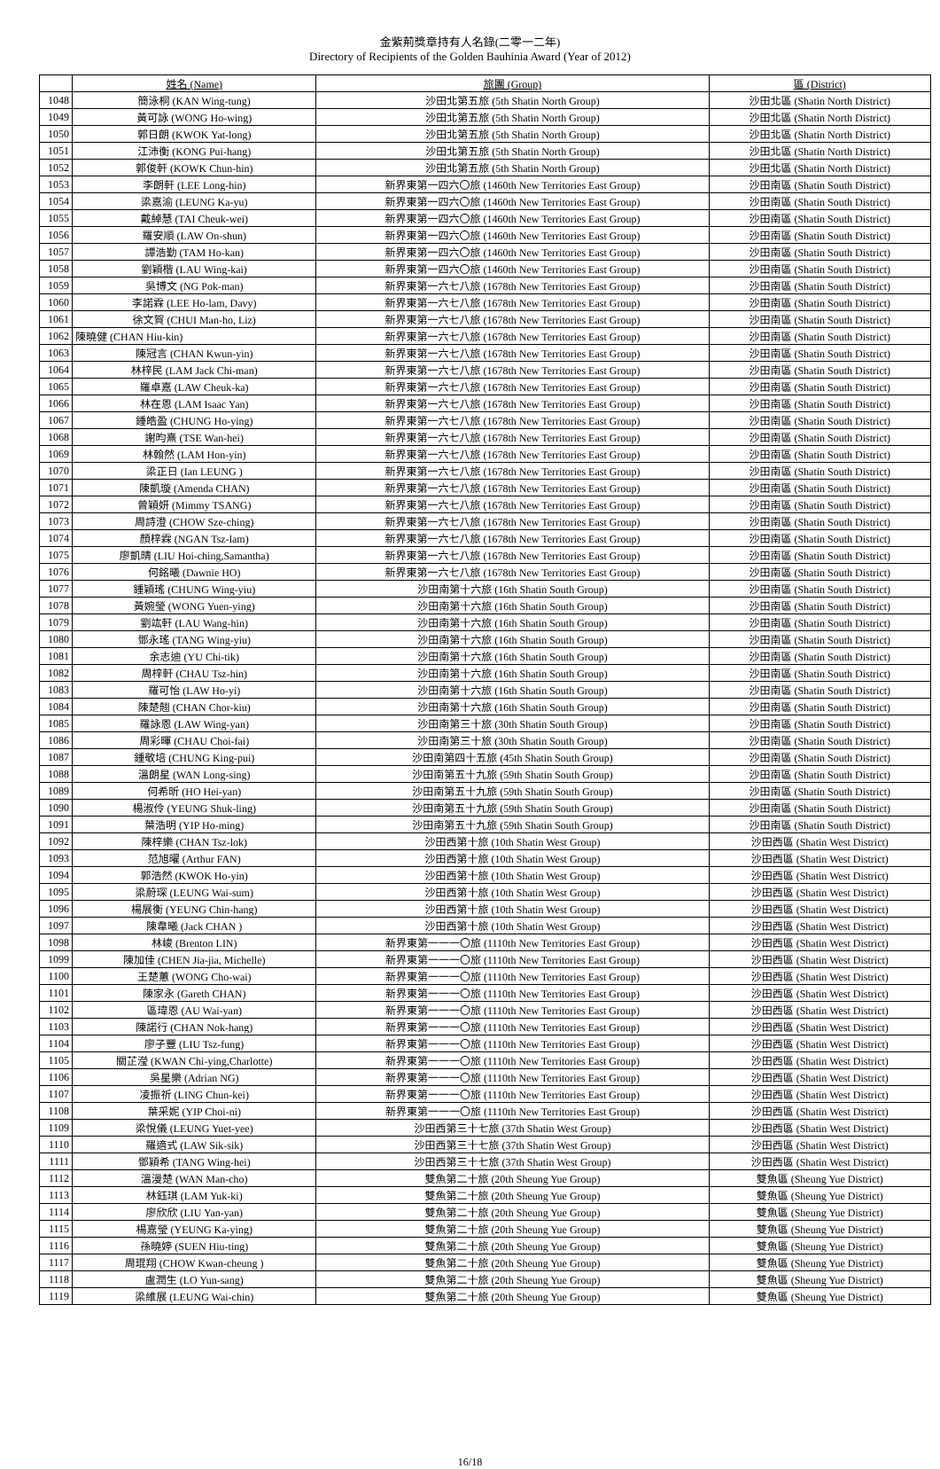金紫荊獎章持有人名錄(二零一二年)
Directory of Recipients of the Golden Bauhinia Award (Year of 2012)
| | 姓名 (Name) | 旅團 (Group) | 區 (District) |
| --- | --- | --- | --- |
| 1048 | 簡泳桐 (KAN Wing-tung) | 沙田北第五旅 (5th Shatin North Group) | 沙田北區 (Shatin North District) |
| 1049 | 黃可詠 (WONG Ho-wing) | 沙田北第五旅 (5th Shatin North Group) | 沙田北區 (Shatin North District) |
| 1050 | 郭日朗 (KWOK Yat-long) | 沙田北第五旅 (5th Shatin North Group) | 沙田北區 (Shatin North District) |
| 1051 | 江沛衡 (KONG Pui-hang) | 沙田北第五旅 (5th Shatin North Group) | 沙田北區 (Shatin North District) |
| 1052 | 郭俊軒 (KOWK Chun-hin) | 沙田北第五旅 (5th Shatin North Group) | 沙田北區 (Shatin North District) |
| 1053 | 李朗軒 (LEE Long-hin) | 新界東第一四六〇旅 (1460th New Territories East Group) | 沙田南區 (Shatin South District) |
| 1054 | 梁嘉渝 (LEUNG Ka-yu) | 新界東第一四六〇旅 (1460th New Territories East Group) | 沙田南區 (Shatin South District) |
| 1055 | 戴綽慧 (TAI Cheuk-wei) | 新界東第一四六〇旅 (1460th New Territories East Group) | 沙田南區 (Shatin South District) |
| 1056 | 羅安順 (LAW On-shun) | 新界東第一四六〇旅 (1460th New Territories East Group) | 沙田南區 (Shatin South District) |
| 1057 | 譚浩勤 (TAM Ho-kan) | 新界東第一四六〇旅 (1460th New Territories East Group) | 沙田南區 (Shatin South District) |
| 1058 | 劉穎楷 (LAU Wing-kai) | 新界東第一四六〇旅 (1460th New Territories East Group) | 沙田南區 (Shatin South District) |
| 1059 | 吳博文 (NG Pok-man) | 新界東第一六七八旅 (1678th New Territories East Group) | 沙田南區 (Shatin South District) |
| 1060 | 李諾霖 (LEE Ho-lam, Davy) | 新界東第一六七八旅 (1678th New Territories East Group) | 沙田南區 (Shatin South District) |
| 1061 | 徐文賀 (CHUI Man-ho, Liz) | 新界東第一六七八旅 (1678th New Territories East Group) | 沙田南區 (Shatin South District) |
| 1062 | 陳曉健 (CHAN Hiu-kin) | 新界東第一六七八旅 (1678th New Territories East Group) | 沙田南區 (Shatin South District) |
| 1063 | 陳冠言 (CHAN Kwun-yin) | 新界東第一六七八旅 (1678th New Territories East Group) | 沙田南區 (Shatin South District) |
| 1064 | 林梓民 (LAM Jack Chi-man) | 新界東第一六七八旅 (1678th New Territories East Group) | 沙田南區 (Shatin South District) |
| 1065 | 羅卓嘉 (LAW Cheuk-ka) | 新界東第一六七八旅 (1678th New Territories East Group) | 沙田南區 (Shatin South District) |
| 1066 | 林在恩 (LAM Isaac Yan) | 新界東第一六七八旅 (1678th New Territories East Group) | 沙田南區 (Shatin South District) |
| 1067 | 鍾皓盈 (CHUNG Ho-ying) | 新界東第一六七八旅 (1678th New Territories East Group) | 沙田南區 (Shatin South District) |
| 1068 | 謝昀熹 (TSE Wan-hei) | 新界東第一六七八旅 (1678th New Territories East Group) | 沙田南區 (Shatin South District) |
| 1069 | 林翰然 (LAM Hon-yin) | 新界東第一六七八旅 (1678th New Territories East Group) | 沙田南區 (Shatin South District) |
| 1070 | 梁正日 (Ian LEUNG ) | 新界東第一六七八旅 (1678th New Territories East Group) | 沙田南區 (Shatin South District) |
| 1071 | 陳凱璇 (Amenda CHAN) | 新界東第一六七八旅 (1678th New Territories East Group) | 沙田南區 (Shatin South District) |
| 1072 | 曾穎妍 (Mimmy TSANG) | 新界東第一六七八旅 (1678th New Territories East Group) | 沙田南區 (Shatin South District) |
| 1073 | 周詩澄 (CHOW Sze-ching) | 新界東第一六七八旅 (1678th New Territories East Group) | 沙田南區 (Shatin South District) |
| 1074 | 顏梓霖 (NGAN Tsz-lam) | 新界東第一六七八旅 (1678th New Territories East Group) | 沙田南區 (Shatin South District) |
| 1075 | 廖凱晴 (LIU Hoi-ching,Samantha) | 新界東第一六七八旅 (1678th New Territories East Group) | 沙田南區 (Shatin South District) |
| 1076 | 何銘曦 (Dawnie HO) | 新界東第一六七八旅 (1678th New Territories East Group) | 沙田南區 (Shatin South District) |
| 1077 | 鍾穎瑤 (CHUNG Wing-yiu) | 沙田南第十六旅 (16th Shatin South Group) | 沙田南區 (Shatin South District) |
| 1078 | 黃婉瑩 (WONG Yuen-ying) | 沙田南第十六旅 (16th Shatin South Group) | 沙田南區 (Shatin South District) |
| 1079 | 劉竑軒 (LAU Wang-hin) | 沙田南第十六旅 (16th Shatin South Group) | 沙田南區 (Shatin South District) |
| 1080 | 鄧永瑤 (TANG Wing-yiu) | 沙田南第十六旅 (16th Shatin South Group) | 沙田南區 (Shatin South District) |
| 1081 | 余志迪 (YU Chi-tik) | 沙田南第十六旅 (16th Shatin South Group) | 沙田南區 (Shatin South District) |
| 1082 | 周梓軒 (CHAU Tsz-hin) | 沙田南第十六旅 (16th Shatin South Group) | 沙田南區 (Shatin South District) |
| 1083 | 羅可怡 (LAW Ho-yi) | 沙田南第十六旅 (16th Shatin South Group) | 沙田南區 (Shatin South District) |
| 1084 | 陳楚翹 (CHAN Chor-kiu) | 沙田南第十六旅 (16th Shatin South Group) | 沙田南區 (Shatin South District) |
| 1085 | 羅詠恩 (LAW Wing-yan) | 沙田南第三十旅 (30th Shatin South Group) | 沙田南區 (Shatin South District) |
| 1086 | 周彩暉 (CHAU Choi-fai) | 沙田南第三十旅 (30th Shatin South Group) | 沙田南區 (Shatin South District) |
| 1087 | 鍾敬培 (CHUNG King-pui) | 沙田南第四十五旅 (45th Shatin South Group) | 沙田南區 (Shatin South District) |
| 1088 | 溫朗星 (WAN Long-sing) | 沙田南第五十九旅 (59th Shatin South Group) | 沙田南區 (Shatin South District) |
| 1089 | 何希昕 (HO Hei-yan) | 沙田南第五十九旅 (59th Shatin South Group) | 沙田南區 (Shatin South District) |
| 1090 | 楊淑伶 (YEUNG Shuk-ling) | 沙田南第五十九旅 (59th Shatin South Group) | 沙田南區 (Shatin South District) |
| 1091 | 葉浩明 (YIP Ho-ming) | 沙田南第五十九旅 (59th Shatin South Group) | 沙田南區 (Shatin South District) |
| 1092 | 陳梓樂 (CHAN Tsz-lok) | 沙田西第十旅 (10th Shatin West Group) | 沙田西區 (Shatin West District) |
| 1093 | 范旭曜 (Arthur FAN) | 沙田西第十旅 (10th Shatin West Group) | 沙田西區 (Shatin West District) |
| 1094 | 郭浩然 (KWOK Ho-yin) | 沙田西第十旅 (10th Shatin West Group) | 沙田西區 (Shatin West District) |
| 1095 | 梁蔚琛 (LEUNG Wai-sum) | 沙田西第十旅 (10th Shatin West Group) | 沙田西區 (Shatin West District) |
| 1096 | 楊展衡 (YEUNG Chin-hang) | 沙田西第十旅 (10th Shatin West Group) | 沙田西區 (Shatin West District) |
| 1097 | 陳韋曦 (Jack CHAN ) | 沙田西第十旅 (10th Shatin West Group) | 沙田西區 (Shatin West District) |
| 1098 | 林峻 (Brenton LIN) | 新界東第一一一〇旅 (1110th New Territories East Group) | 沙田西區 (Shatin West District) |
| 1099 | 陳加佳 (CHEN Jia-jia, Michelle) | 新界東第一一一〇旅 (1110th New Territories East Group) | 沙田西區 (Shatin West District) |
| 1100 | 王楚蕙 (WONG Cho-wai) | 新界東第一一一〇旅 (1110th New Territories East Group) | 沙田西區 (Shatin West District) |
| 1101 | 陳家永 (Gareth CHAN) | 新界東第一一一〇旅 (1110th New Territories East Group) | 沙田西區 (Shatin West District) |
| 1102 | 區瑋恩 (AU Wai-yan) | 新界東第一一一〇旅 (1110th New Territories East Group) | 沙田西區 (Shatin West District) |
| 1103 | 陳諾行 (CHAN Nok-hang) | 新界東第一一一〇旅 (1110th New Territories East Group) | 沙田西區 (Shatin West District) |
| 1104 | 廖子豐 (LIU Tsz-fung) | 新界東第一一一〇旅 (1110th New Territories East Group) | 沙田西區 (Shatin West District) |
| 1105 | 關芷瀅 (KWAN Chi-ying,Charlotte) | 新界東第一一一〇旅 (1110th New Territories East Group) | 沙田西區 (Shatin West District) |
| 1106 | 吳星樂 (Adrian NG) | 新界東第一一一〇旅 (1110th New Territories East Group) | 沙田西區 (Shatin West District) |
| 1107 | 凌振祈 (LING Chun-kei) | 新界東第一一一〇旅 (1110th New Territories East Group) | 沙田西區 (Shatin West District) |
| 1108 | 葉采妮 (YIP Choi-ni) | 新界東第一一一〇旅 (1110th New Territories East Group) | 沙田西區 (Shatin West District) |
| 1109 | 梁悅儀 (LEUNG Yuet-yee) | 沙田西第三十七旅 (37th Shatin West Group) | 沙田西區 (Shatin West District) |
| 1110 | 羅適式 (LAW Sik-sik) | 沙田西第三十七旅 (37th Shatin West Group) | 沙田西區 (Shatin West District) |
| 1111 | 鄧穎希 (TANG Wing-hei) | 沙田西第三十七旅 (37th Shatin West Group) | 沙田西區 (Shatin West District) |
| 1112 | 溫漫楚 (WAN Man-cho) | 雙魚第二十旅 (20th Sheung Yue Group) | 雙魚區 (Sheung Yue District) |
| 1113 | 林鈺琪 (LAM Yuk-ki) | 雙魚第二十旅 (20th Sheung Yue Group) | 雙魚區 (Sheung Yue District) |
| 1114 | 廖欣欣 (LIU Yan-yan) | 雙魚第二十旅 (20th Sheung Yue Group) | 雙魚區 (Sheung Yue District) |
| 1115 | 楊嘉瑩 (YEUNG Ka-ying) | 雙魚第二十旅 (20th Sheung Yue Group) | 雙魚區 (Sheung Yue District) |
| 1116 | 孫曉婷 (SUEN Hiu-ting) | 雙魚第二十旅 (20th Sheung Yue Group) | 雙魚區 (Sheung Yue District) |
| 1117 | 周琨翔 (CHOW Kwan-cheung ) | 雙魚第二十旅 (20th Sheung Yue Group) | 雙魚區 (Sheung Yue District) |
| 1118 | 盧潤生 (LO Yun-sang) | 雙魚第二十旅 (20th Sheung Yue Group) | 雙魚區 (Sheung Yue District) |
| 1119 | 梁維展 (LEUNG Wai-chin) | 雙魚第二十旅 (20th Sheung Yue Group) | 雙魚區 (Sheung Yue District) |
16/18